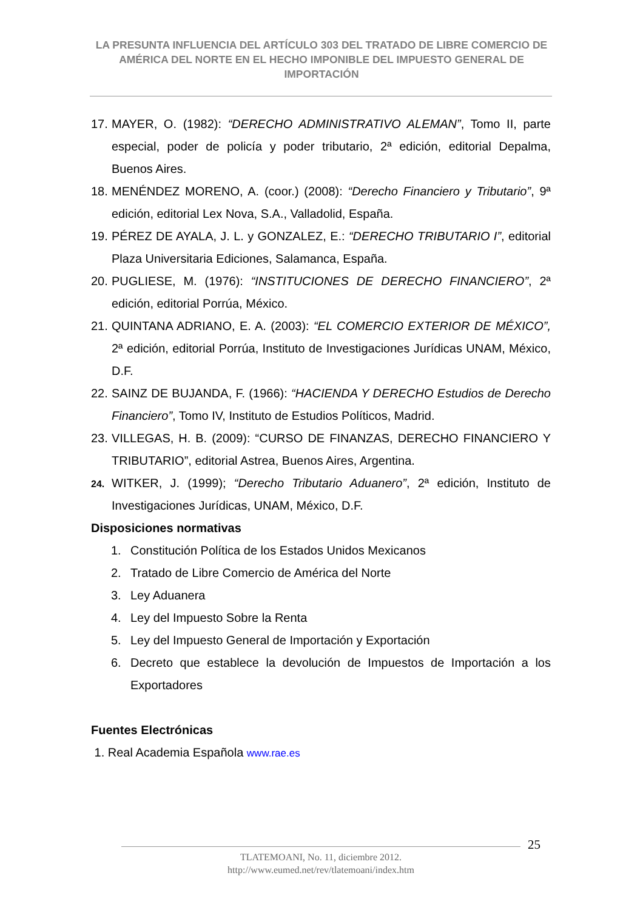LA PRESUNTA INFLUENCIA DEL ARTÍCULO 303 DEL TRATADO DE LIBRE COMERCIO DE AMÉRICA DEL NORTE EN EL HECHO IMPONIBLE DEL IMPUESTO GENERAL DE IMPORTACIÓN
17. MAYER, O. (1982): “DERECHO ADMINISTRATIVO ALEMAN”, Tomo II, parte especial, poder de policía y poder tributario, 2ª edición, editorial Depalma, Buenos Aires.
18. MENÉNDEZ MORENO, A. (coor.) (2008): “Derecho Financiero y Tributario”, 9ª edición, editorial Lex Nova, S.A., Valladolid, España.
19. PÉREZ DE AYALA, J. L. y GONZALEZ, E.: “DERECHO TRIBUTARIO I”, editorial Plaza Universitaria Ediciones, Salamanca, España.
20. PUGLIESE, M. (1976): “INSTITUCIONES DE DERECHO FINANCIERO”, 2ª edición, editorial Porrúa, México.
21. QUINTANA ADRIANO, E. A. (2003): “EL COMERCIO EXTERIOR DE MÉXICO”, 2ª edición, editorial Porrúa, Instituto de Investigaciones Jurídicas UNAM, México, D.F.
22. SAINZ DE BUJANDA, F. (1966): “HACIENDA Y DERECHO Estudios de Derecho Financiero”, Tomo IV, Instituto de Estudios Políticos, Madrid.
23. VILLEGAS, H. B. (2009): “CURSO DE FINANZAS, DERECHO FINANCIERO Y TRIBUTARIO”, editorial Astrea, Buenos Aires, Argentina.
24. WITKER, J. (1999); “Derecho Tributario Aduanero”, 2ª edición, Instituto de Investigaciones Jurídicas, UNAM, México, D.F.
Disposiciones normativas
1. Constitución Política de los Estados Unidos Mexicanos
2. Tratado de Libre Comercio de América del Norte
3. Ley Aduanera
4. Ley del Impuesto Sobre la Renta
5. Ley del Impuesto General de Importación y Exportación
6. Decreto que establece la devolución de Impuestos de Importación a los Exportadores
Fuentes Electrónicas
1. Real Academia Española www.rae.es
25
TLATEMOANI, No. 11, diciembre 2012.
http://www.eumed.net/rev/tlatemoani/index.htm